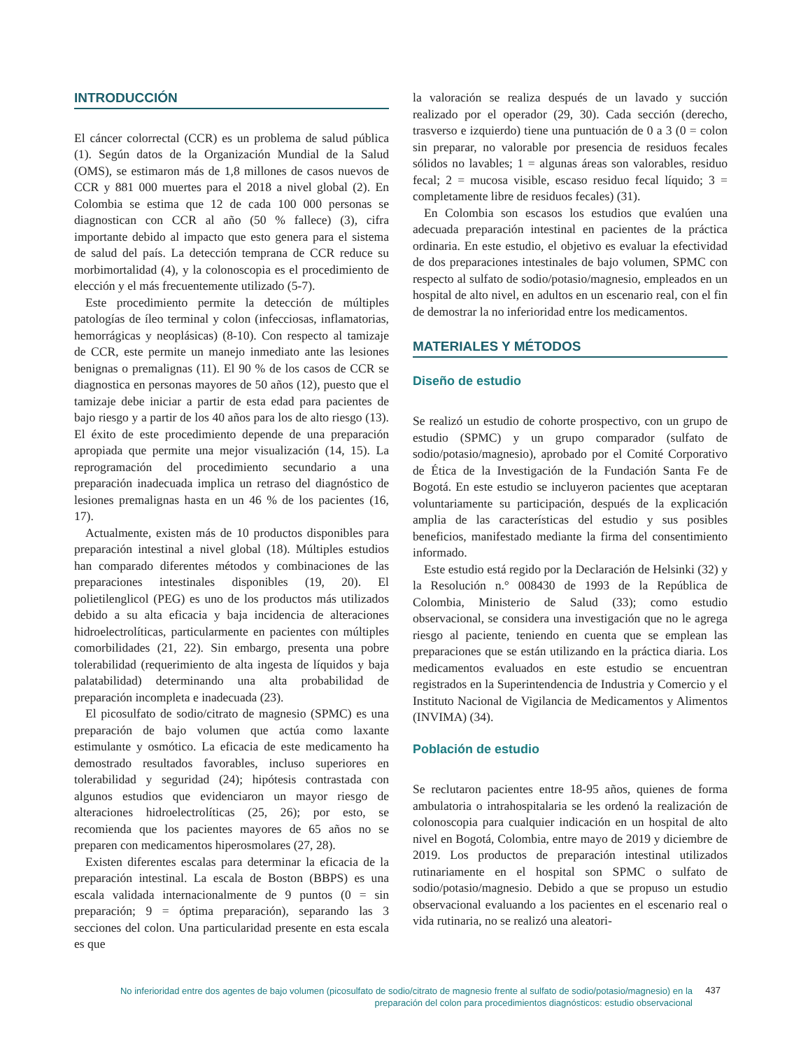INTRODUCCIÓN
El cáncer colorrectal (CCR) es un problema de salud pública (1). Según datos de la Organización Mundial de la Salud (OMS), se estimaron más de 1,8 millones de casos nuevos de CCR y 881 000 muertes para el 2018 a nivel global (2). En Colombia se estima que 12 de cada 100 000 personas se diagnostican con CCR al año (50 % fallece) (3), cifra importante debido al impacto que esto genera para el sistema de salud del país. La detección temprana de CCR reduce su morbimortalidad (4), y la colonoscopia es el procedimiento de elección y el más frecuentemente utilizado (5-7).
Este procedimiento permite la detección de múltiples patologías de íleo terminal y colon (infecciosas, inflamatorias, hemorrágicas y neoplásicas) (8-10). Con respecto al tamizaje de CCR, este permite un manejo inmediato ante las lesiones benignas o premalignas (11). El 90 % de los casos de CCR se diagnostica en personas mayores de 50 años (12), puesto que el tamizaje debe iniciar a partir de esta edad para pacientes de bajo riesgo y a partir de los 40 años para los de alto riesgo (13). El éxito de este procedimiento depende de una preparación apropiada que permite una mejor visualización (14, 15). La reprogramación del procedimiento secundario a una preparación inadecuada implica un retraso del diagnóstico de lesiones premalignas hasta en un 46 % de los pacientes (16, 17).
Actualmente, existen más de 10 productos disponibles para preparación intestinal a nivel global (18). Múltiples estudios han comparado diferentes métodos y combinaciones de las preparaciones intestinales disponibles (19, 20). El polietilenglicol (PEG) es uno de los productos más utilizados debido a su alta eficacia y baja incidencia de alteraciones hidroelectrolíticas, particularmente en pacientes con múltiples comorbilidades (21, 22). Sin embargo, presenta una pobre tolerabilidad (requerimiento de alta ingesta de líquidos y baja palatabilidad) determinando una alta probabilidad de preparación incompleta e inadecuada (23).
El picosulfato de sodio/citrato de magnesio (SPMC) es una preparación de bajo volumen que actúa como laxante estimulante y osmótico. La eficacia de este medicamento ha demostrado resultados favorables, incluso superiores en tolerabilidad y seguridad (24); hipótesis contrastada con algunos estudios que evidenciaron un mayor riesgo de alteraciones hidroelectrolíticas (25, 26); por esto, se recomienda que los pacientes mayores de 65 años no se preparen con medicamentos hiperosmolares (27, 28).
Existen diferentes escalas para determinar la eficacia de la preparación intestinal. La escala de Boston (BBPS) es una escala validada internacionalmente de 9 puntos (0 = sin preparación; 9 = óptima preparación), separando las 3 secciones del colon. Una particularidad presente en esta escala es que
la valoración se realiza después de un lavado y succión realizado por el operador (29, 30). Cada sección (derecho, trasverso e izquierdo) tiene una puntuación de 0 a 3 (0 = colon sin preparar, no valorable por presencia de residuos fecales sólidos no lavables; 1 = algunas áreas son valorables, residuo fecal; 2 = mucosa visible, escaso residuo fecal líquido; 3 = completamente libre de residuos fecales) (31).
En Colombia son escasos los estudios que evalúen una adecuada preparación intestinal en pacientes de la práctica ordinaria. En este estudio, el objetivo es evaluar la efectividad de dos preparaciones intestinales de bajo volumen, SPMC con respecto al sulfato de sodio/potasio/magnesio, empleados en un hospital de alto nivel, en adultos en un escenario real, con el fin de demostrar la no inferioridad entre los medicamentos.
MATERIALES Y MÉTODOS
Diseño de estudio
Se realizó un estudio de cohorte prospectivo, con un grupo de estudio (SPMC) y un grupo comparador (sulfato de sodio/potasio/magnesio), aprobado por el Comité Corporativo de Ética de la Investigación de la Fundación Santa Fe de Bogotá. En este estudio se incluyeron pacientes que aceptaran voluntariamente su participación, después de la explicación amplia de las características del estudio y sus posibles beneficios, manifestado mediante la firma del consentimiento informado.
Este estudio está regido por la Declaración de Helsinki (32) y la Resolución n.° 008430 de 1993 de la República de Colombia, Ministerio de Salud (33); como estudio observacional, se considera una investigación que no le agrega riesgo al paciente, teniendo en cuenta que se emplean las preparaciones que se están utilizando en la práctica diaria. Los medicamentos evaluados en este estudio se encuentran registrados en la Superintendencia de Industria y Comercio y el Instituto Nacional de Vigilancia de Medicamentos y Alimentos (INVIMA) (34).
Población de estudio
Se reclutaron pacientes entre 18-95 años, quienes de forma ambulatoria o intrahospitalaria se les ordenó la realización de colonoscopia para cualquier indicación en un hospital de alto nivel en Bogotá, Colombia, entre mayo de 2019 y diciembre de 2019. Los productos de preparación intestinal utilizados rutinariamente en el hospital son SPMC o sulfato de sodio/potasio/magnesio. Debido a que se propuso un estudio observacional evaluando a los pacientes en el escenario real o vida rutinaria, no se realizó una aleatori-
No inferioridad entre dos agentes de bajo volumen (picosulfato de sodio/citrato de magnesio frente al sulfato de sodio/potasio/magnesio) en la preparación del colon para procedimientos diagnósticos: estudio observacional
437